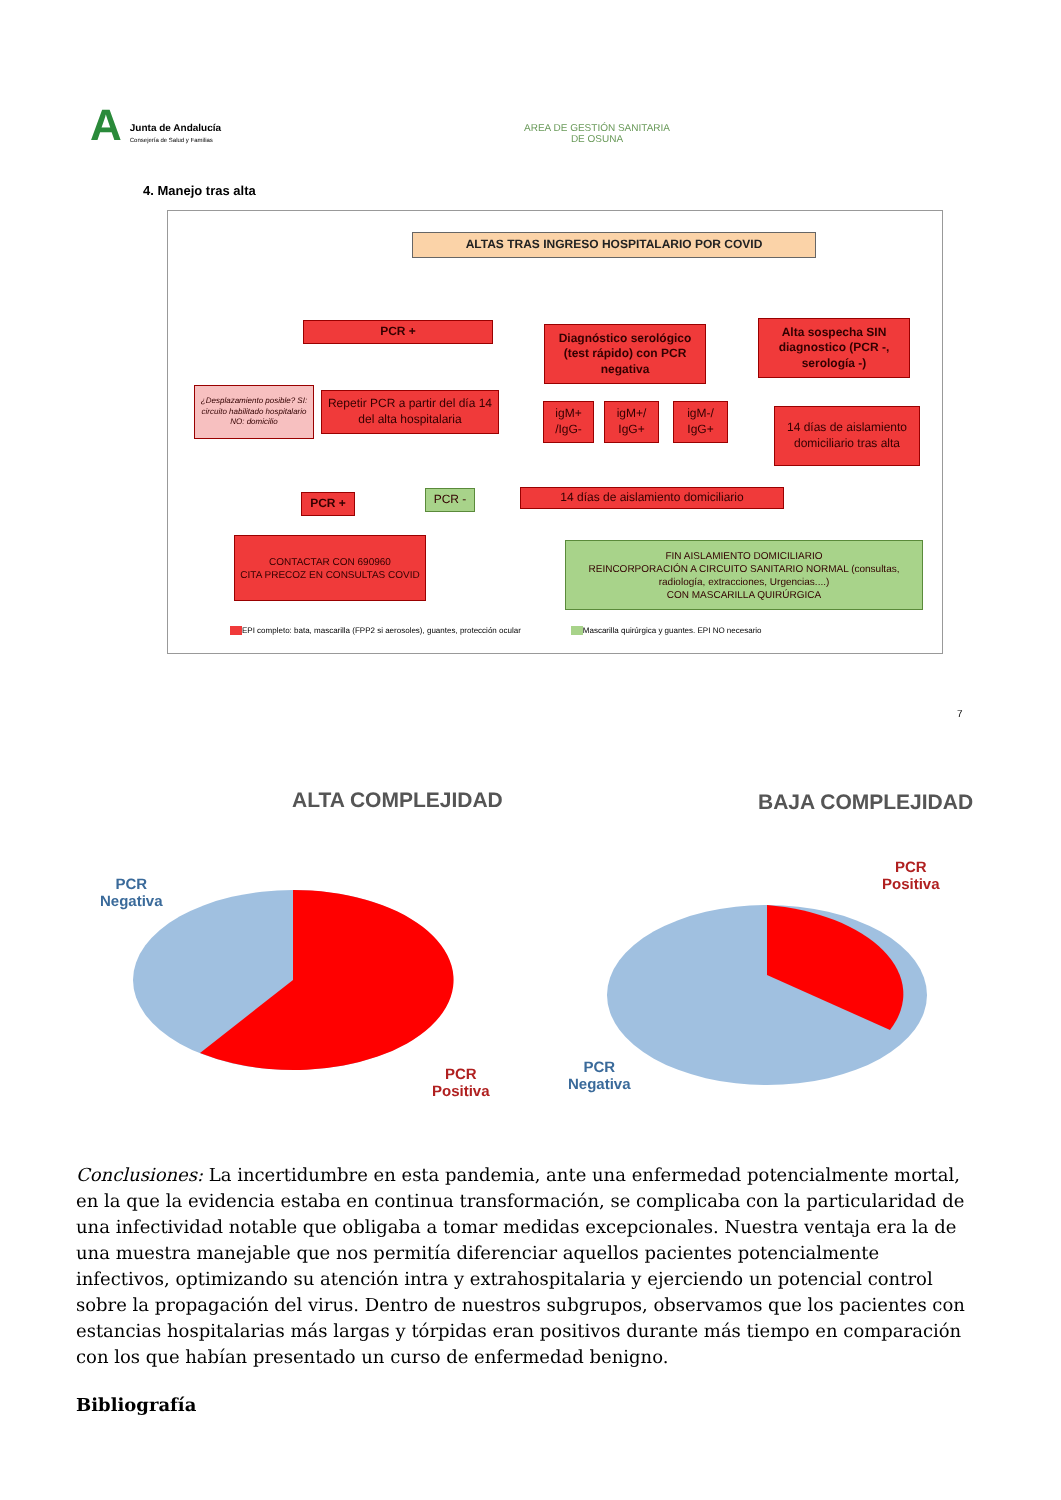A
Junta de Andalucía
Consejería de Salud y Familias
AREA DE GESTIÓN SANITARIA
DE OSUNA
4. Manejo tras alta
ALTAS TRAS INGRESO HOSPITALARIO POR COVID
PCR +
Diagnóstico serológico (test rápido) con PCR negativa
Alta sospecha SIN diagnostico (PCR -, serología -)
¿Desplazamiento posible? SI: circuito habilitado hospitalario NO: domicilio
Repetir PCR a partir del día 14 del alta hospitalaria
igM+ /IgG-
igM+/ IgG+
igM-/ IgG+
14 días de aislamiento domiciliario tras alta
PCR + PCR - 14 días de aislamiento domiciliario
CONTACTAR CON 690960
CITA PRECOZ EN CONSULTAS COVID
FIN AISLAMIENTO DOMICILIARIO
REINCORPORACIÓN A CIRCUITO SANITARIO NORMAL (consultas, radiología, extracciones, Urgencias....)
CON MASCARILLA QUIRÚRGICA
EPI completo: bata, mascarilla (FPP2 si aerosoles), guantes, protección ocular Mascarilla quirúrgica y guantes. EPI NO necesario
7
ALTA COMPLEJIDAD BAJA COMPLEJIDAD
PCR
Negativa
PCR
Positiva
PCR
Positiva
PCR
Negativa
Conclusiones: La incertidumbre en esta pandemia, ante una enfermedad potencialmente mortal, en la que la evidencia estaba en continua transformación, se complicaba con la particularidad de una infectividad notable que obligaba a tomar medidas excepcionales. Nuestra ventaja era la de una muestra manejable que nos permitía diferenciar aquellos pacientes potencialmente infectivos, optimizando su atención intra y extrahospitalaria y ejerciendo un potencial control sobre la propagación del virus. Dentro de nuestros subgrupos, observamos que los pacientes con estancias hospitalarias más largas y tórpidas eran positivos durante más tiempo en comparación con los que habían presentado un curso de enfermedad benigno.
Bibliografía